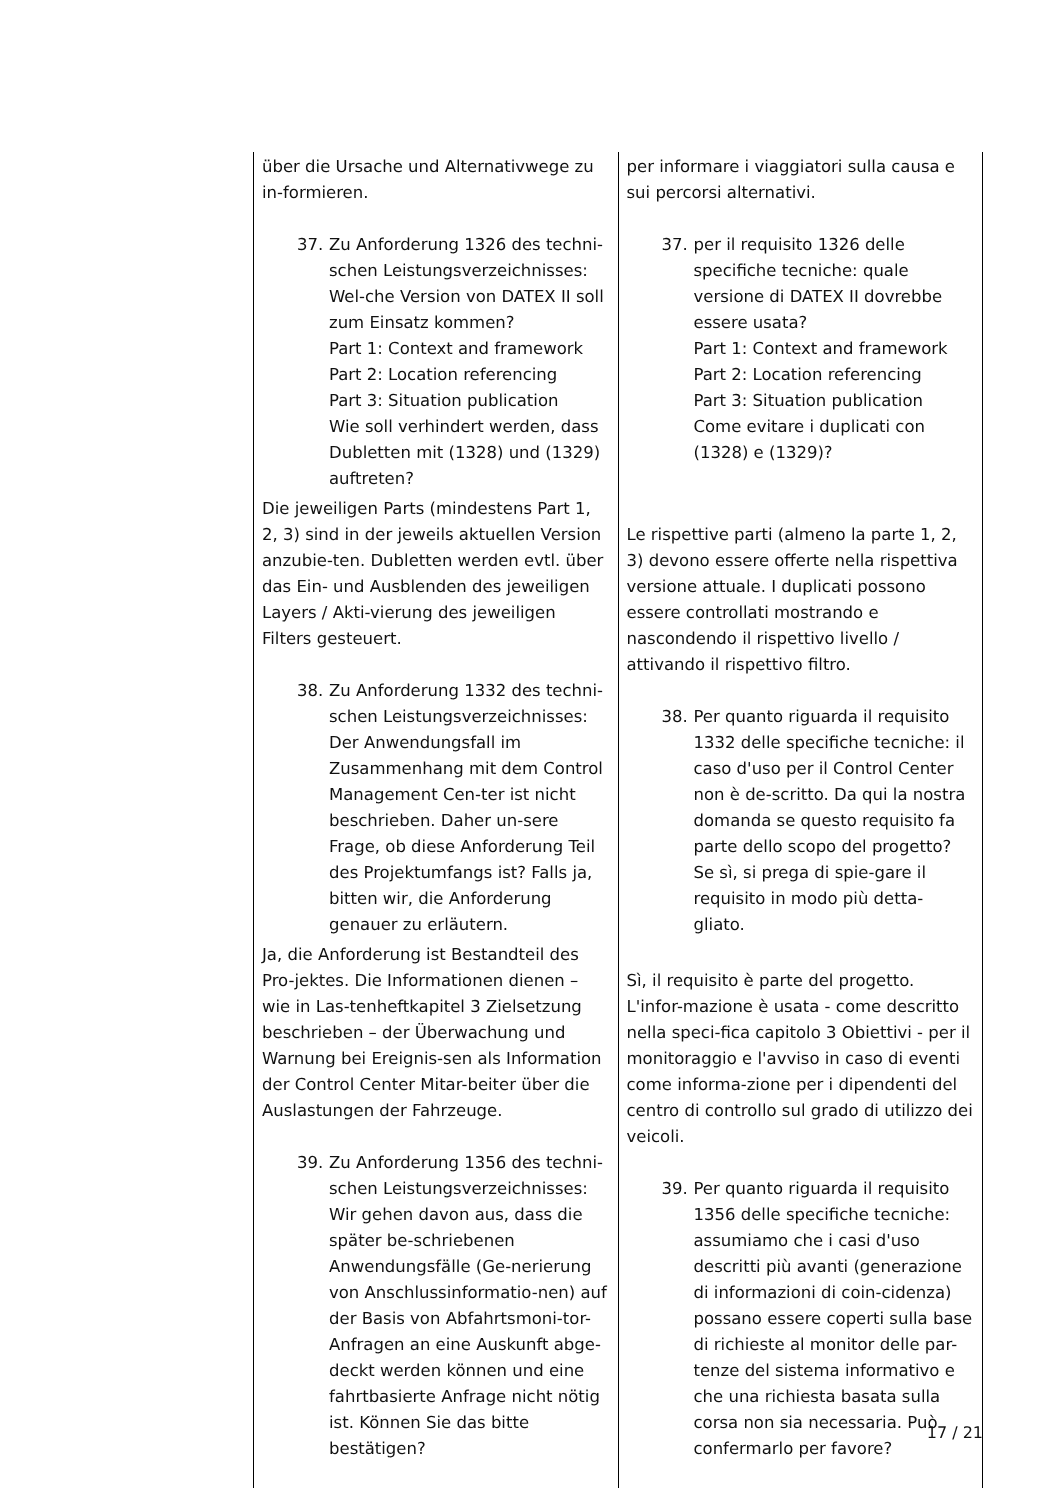| über die Ursache und Alternativwege zu in-formieren. 37. Zu Anforderung 1326 des techni-schen Leistungsverzeichnisses: Wel-che Version von DATEX II soll zum Einsatz kommen? Part 1: Context and framework Part 2: Location referencing Part 3: Situation publication Wie soll verhindert werden, dass Dubletten mit (1328) und (1329) auftreten? Die jeweiligen Parts (mindestens Part 1, 2, 3) sind in der jeweils aktuellen Version anzubie-ten. Dubletten werden evtl. über das Ein- und Ausblenden des jeweiligen Layers / Akti-vierung des jeweiligen Filters gesteuert. 38. Zu Anforderung 1332 des techni-schen Leistungsverzeichnisses: Der Anwendungsfall im Zusammenhang mit dem Control Management Cen-ter ist nicht beschrieben. Daher un-sere Frage, ob diese Anforderung Teil des Projektumfangs ist? Falls ja, bitten wir, die Anforderung genauer zu erläutern. Ja, die Anforderung ist Bestandteil des Pro-jektes. Die Informationen dienen – wie in Las-tenheftkapitel 3 Zielsetzung beschrieben – der Überwachung und Warnung bei Ereignis-sen als Information der Control Center Mitar-beiter über die Auslastungen der Fahrzeuge. 39. Zu Anforderung 1356 des techni-schen Leistungsverzeichnisses: Wir gehen davon aus, dass die später be-schriebenen Anwendungsfälle (Ge-nerierung von Anschlussinformatio-nen) auf der Basis von Abfahrtsmoni-tor-Anfragen an eine Auskunft abge-deckt werden können und eine fahrtbasierte Anfrage nicht nötig ist. Können Sie das bitte bestätigen? | per informare i viaggiatori sulla causa e sui percorsi alternativi. 37. per il requisito 1326 delle specifiche tecniche: quale versione di DATEX II dovrebbe essere usata? Part 1: Context and framework Part 2: Location referencing Part 3: Situation publication Come evitare i duplicati con (1328) e (1329)? Le rispettive parti (almeno la parte 1, 2, 3) devono essere offerte nella rispettiva versione attuale. I duplicati possono essere controllati mostrando e nascondendo il rispettivo livello / attivando il rispettivo filtro. 38. Per quanto riguarda il requisito 1332 delle specifiche tecniche: il caso d'uso per il Control Center non è de-scritto. Da qui la nostra domanda se questo requisito fa parte dello scopo del progetto? Se sì, si prega di spie-gare il requisito in modo più detta-gliato. Sì, il requisito è parte del progetto. L'infor-mazione è usata - come descritto nella speci-fica capitolo 3 Obiettivi - per il monitoraggio e l'avviso in caso di eventi come informa-zione per i dipendenti del centro di controllo sul grado di utilizzo dei veicoli. 39. Per quanto riguarda il requisito 1356 delle specifiche tecniche: assumiamo che i casi d'uso descritti più avanti (generazione di informazioni di coin-cidenza) possano essere coperti sulla base di richieste al monitor delle par-tenze del sistema informativo e che una richiesta basata sulla corsa non sia necessaria. Può confermarlo per favore? |
17 / 21